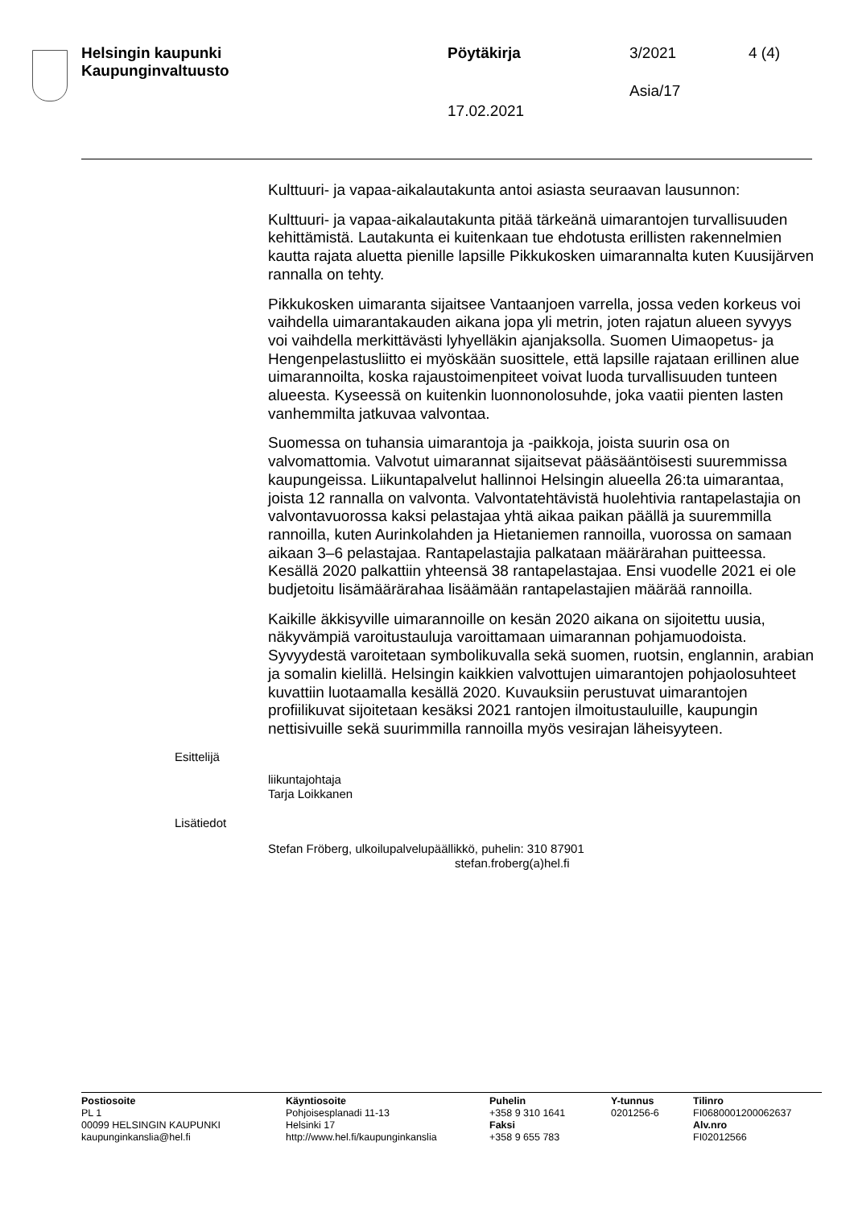Helsingin kaupunki
Kaupunginvaltuusto
Pöytäkirja 3/2021 4 (4)
Asia/17
17.02.2021
Kulttuuri- ja vapaa-aikalautakunta antoi asiasta seuraavan lausunnon:
Kulttuuri- ja vapaa-aikalautakunta pitää tärkeänä uimarantojen turvallisuuden kehittämistä. Lautakunta ei kuitenkaan tue ehdotusta erillisten rakennelmien kautta rajata aluetta pienille lapsille Pikkukosken uimarannalta kuten Kuusijärven rannalla on tehty.
Pikkukosken uimaranta sijaitsee Vantaanjoen varrella, jossa veden korkeus voi vaihdella uimarantakauden aikana jopa yli metrin, joten rajatun alueen syvyys voi vaihdella merkittävästi lyhyelläkin ajanjaksolla. Suomen Uimaopetus- ja Hengenpelastusliitto ei myöskään suosittele, että lapsille rajataan erillinen alue uimarannoilta, koska rajaustoimenpiteet voivat luoda turvallisuuden tunteen alueesta. Kyseessä on kuitenkin luonnonolosuhde, joka vaatii pienten lasten vanhemmilta jatkuvaa valvontaa.
Suomessa on tuhansia uimarantoja ja -paikkoja, joista suurin osa on valvomattomia. Valvotut uimarannat sijaitsevat pääsääntöisesti suuremmissa kaupungeissa. Liikuntapalvelut hallinnoi Helsingin alueella 26:ta uimarantaa, joista 12 rannalla on valvonta. Valvontatehtävistä huolehtivia rantapelastajia on valvontavuorossa kaksi pelastajaa yhtä aikaa paikan päällä ja suuremmilla rannoilla, kuten Aurinkolahden ja Hietaniemen rannoilla, vuorossa on samaan aikaan 3–6 pelastajaa. Rantapelastajia palkataan määrärahan puitteessa. Kesällä 2020 palkattiin yhteensä 38 rantapelastajaa. Ensi vuodelle 2021 ei ole budjetoitu lisämäärärahaa lisäämään rantapelastajien määrää rannoilla.
Kaikille äkkisyville uimarannoille on kesän 2020 aikana on sijoitettu uusia, näkyvämpiä varoitustauluja varoittamaan uimarannan pohjamuodoista. Syvyydestä varoitetaan symbolikuvalla sekä suomen, ruotsin, englannin, arabian ja somalin kielillä. Helsingin kaikkien valvottujen uimarantojen pohjaolosuhteet kuvattiin luotaamalla kesällä 2020. Kuvauksiin perustuvat uimarantojen profiilikuvat sijoitetaan kesäksi 2021 rantojen ilmoitustauluille, kaupungin nettisivuille sekä suurimmilla rannoilla myös vesirajan läheisyyteen.
Esittelijä
liikuntajohtaja
Tarja Loikkanen
Lisätiedot
Stefan Fröberg, ulkoilupalvelupäällikkö, puhelin: 310 87901
stefan.froberg(a)hel.fi
Postiosoite
PL 1
00099 HELSINGIN KAUPUNKI
kaupunginkanslia@hel.fi
Käyntiosoite
Pohjoisesplanadi 11-13
Helsinki 17
http://www.hel.fi/kaupunginkanslia
Puhelin
+358 9 310 1641
Faksi
+358 9 655 783
Y-tunnus
0201256-6
Tilinro
FI0680001200062637
Alv.nro
FI02012566